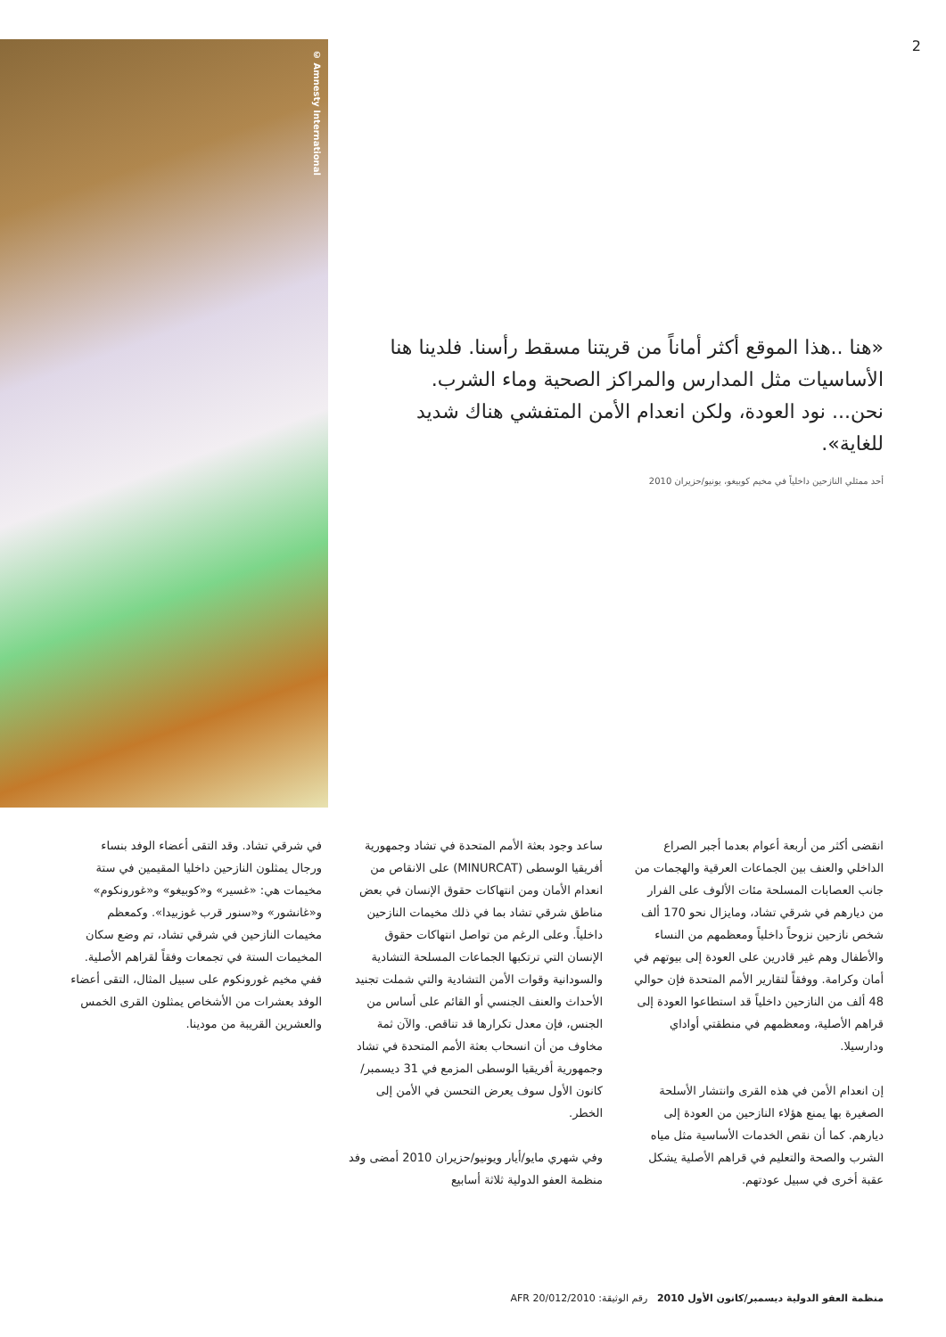2
© Amnesty International
«هنا ..هذا الموقع أكثر أماناً من قريتنا مسقط رأسنا. فلدينا هنا الأساسيات مثل المدارس والمراكز الصحية وماء الشرب. نحن... نود العودة، ولكن انعدام الأمن المتفشي هناك شديد للغاية».
أحد ممثلي النازحين داخلياً في مخيم كوبيغو، يونيو/حزيران 2010
انقضى أكثر من أربعة أعوام بعدما أجبر الصراع الداخلي والعنف بين الجماعات العرقية والهجمات من جانب العصابات المسلحة مئات الألوف على الفرار من ديارهم في شرقي تشاد، ومايزال نحو 170 ألف شخص نازحين نزوحاً داخلياً ومعظمهم من النساء والأطفال وهم غير قادرين على العودة إلى بيوتهم في أمان وكرامة. ووفقاً لتقارير الأمم المتحدة فإن حوالي 48 ألف من النازحين داخلياً قد استطاعوا العودة إلى قراهم الأصلية، ومعظمهم في منطقتي أواداي ودارسيلا.
إن انعدام الأمن في هذه القرى وانتشار الأسلحة الصغيرة بها يمنع هؤلاء النازحين من العودة إلى ديارهم. كما أن نقص الخدمات الأساسية مثل مياه الشرب والصحة والتعليم في قراهم الأصلية يشكل عقبة أخرى في سبيل عودتهم.
ساعد وجود بعثة الأمم المتحدة في تشاد وجمهورية أفريقيا الوسطى (MINURCAT) على الانقاص من انعدام الأمان ومن انتهاكات حقوق الإنسان في بعض مناطق شرقي تشاد بما في ذلك مخيمات النازحين داخلياً. وعلى الرغم من تواصل انتهاكات حقوق الإنسان التي ترتكبها الجماعات المسلحة التشادية والسودانية وقوات الأمن التشادية والتي شملت تجنيد الأحداث والعنف الجنسي أو القائم على أساس من الجنس، فإن معدل تكرارها قد تناقص. والآن ثمة مخاوف من أن انسحاب بعثة الأمم المتحدة في تشاد وجمهورية أفريقيا الوسطى المزمع في 31 ديسمبر/كانون الأول سوف يعرض التحسن في الأمن إلى الخطر.
وفي شهري مايو/أيار ويونيو/حزيران 2010 أمضى وفد منظمة العفو الدولية ثلاثة أسابيع
في شرقي تشاد. وقد التقى أعضاء الوفد بنساء ورجال يمثلون النازحين داخليا المقيمين في ستة مخيمات هي: «غسير» و«كوبيغو» و«غورونكوم» و«غانشور» و«سنور قرب غوزبيدا». وكمعظم مخيمات النازحين في شرقي تشاد، تم وضع سكان المخيمات الستة في تجمعات وفقاً لقراهم الأصلية. ففي مخيم غورونكوم على سبيل المثال، التقى أعضاء الوفد بعشرات من الأشخاص يمثلون القرى الخمس والعشرين القريبة من مودينا.
منظمة العفو الدولية ديسمبر/كانون الأول 2010 رقم الوثيقة: AFR 20/012/2010